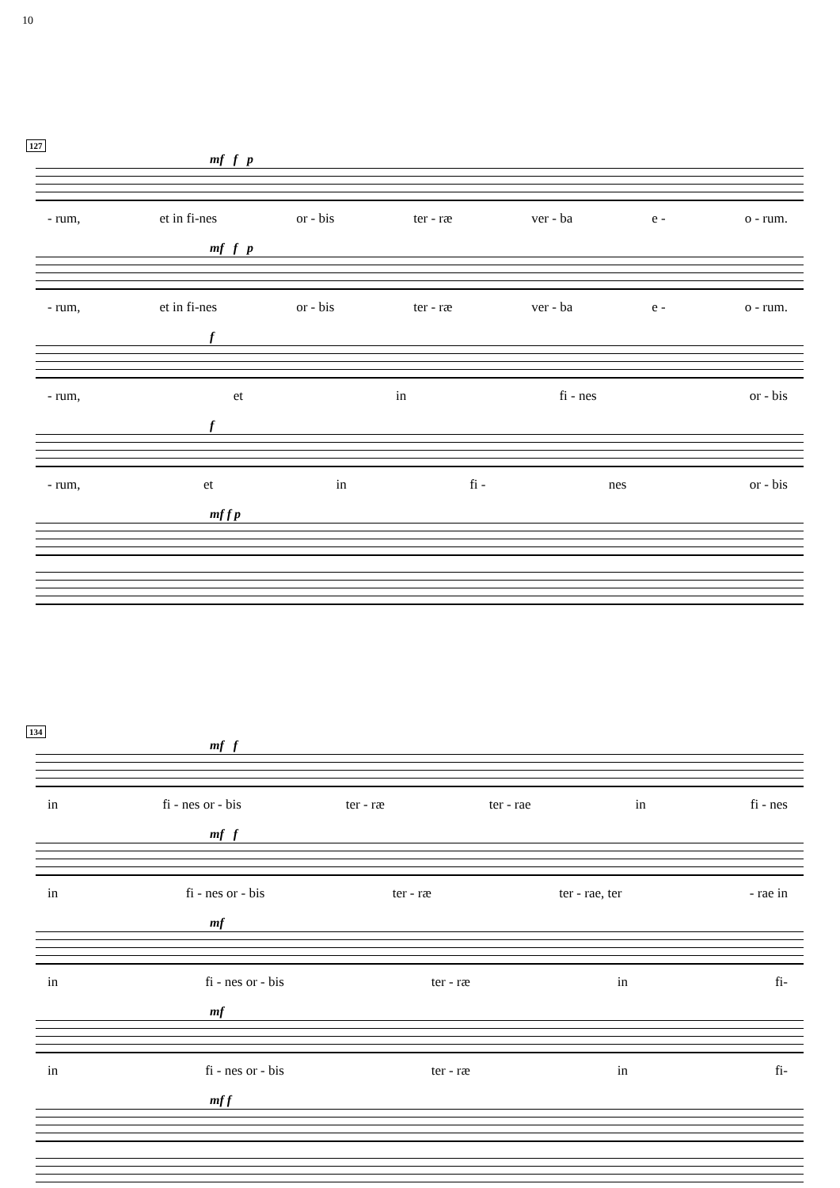10
127
mf f p
- rum, et in fi-nes or - bis ter - ræ ver - ba e - o - rum.
mf f p
- rum, et in fi-nes or - bis ter - ræ ver - ba e - o - rum.
f
- rum, et in fi - nes or - bis
f
- rum, et in fi - nes or - bis
mf f p
134
mf f
in fi - nes or - bis ter - ræ ter - rae in fi - nes
mf f
in fi - nes or - bis ter - ræ ter - rae, ter - rae in
mf
in fi - nes or - bis ter - ræ in fi-
mf
in fi - nes or - bis ter - ræ in fi-
mf f